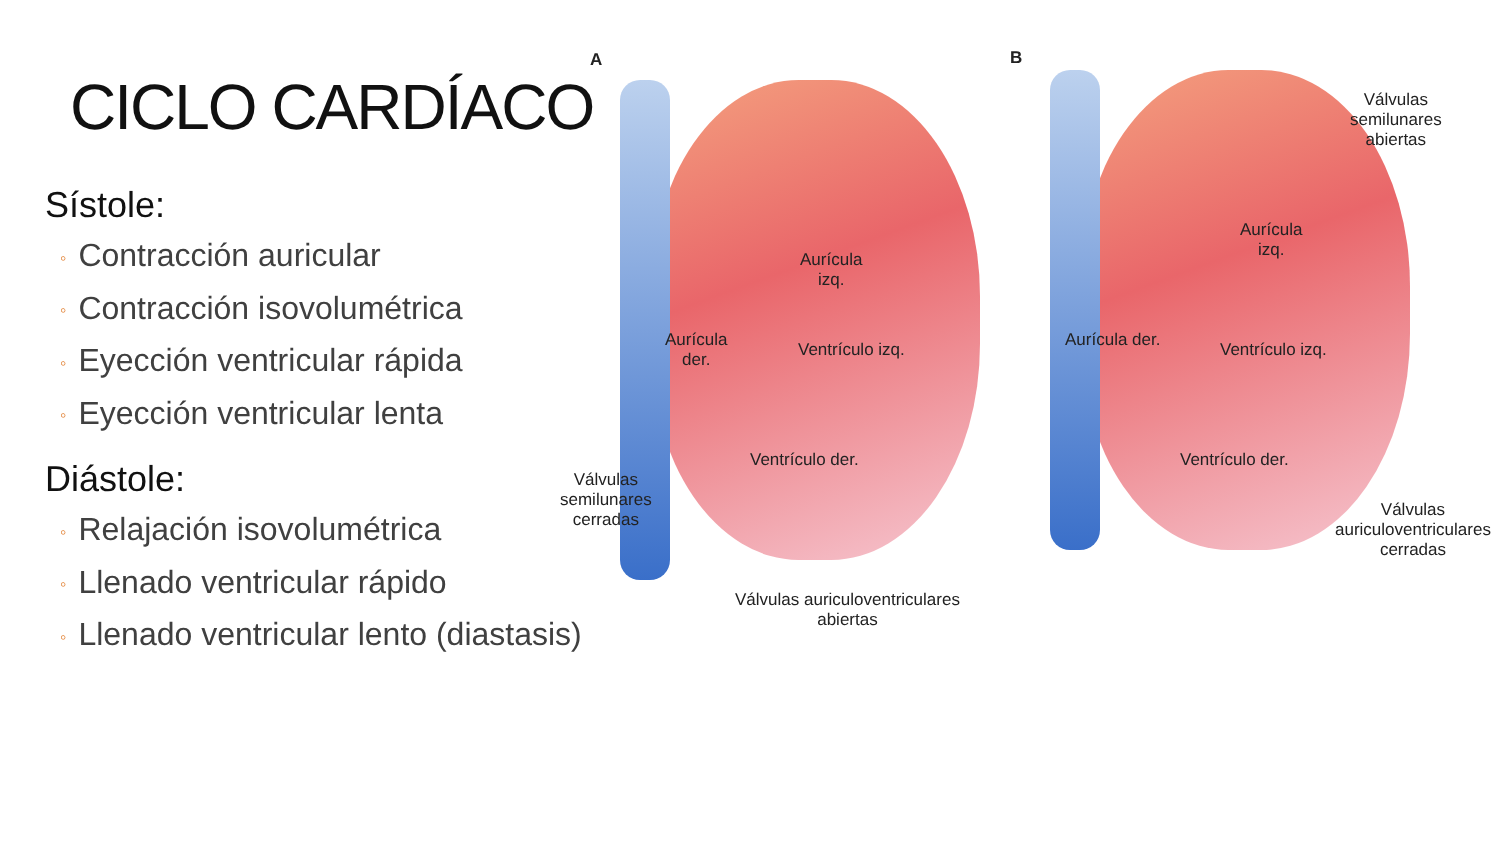CICLO CARDÍACO
Sístole:
◦ Contracción auricular
◦ Contracción isovolumétrica
◦ Eyección ventricular rápida
◦ Eyección ventricular lenta
Diástole:
◦ Relajación isovolumétrica
◦ Llenado ventricular rápido
◦ Llenado ventricular lento (diastasis)
A B
Aurícula
izq.
Aurícula
der.
Ventrículo izq.
Ventrículo der.
Válvulas
semilunares
cerradas
Válvulas auriculoventriculares
abiertas
Válvulas
semilunares
abiertas
Aurícula
izq.
Aurícula der. Ventrículo izq.
Ventrículo der.
Válvulas
auriculoventriculares
cerradas